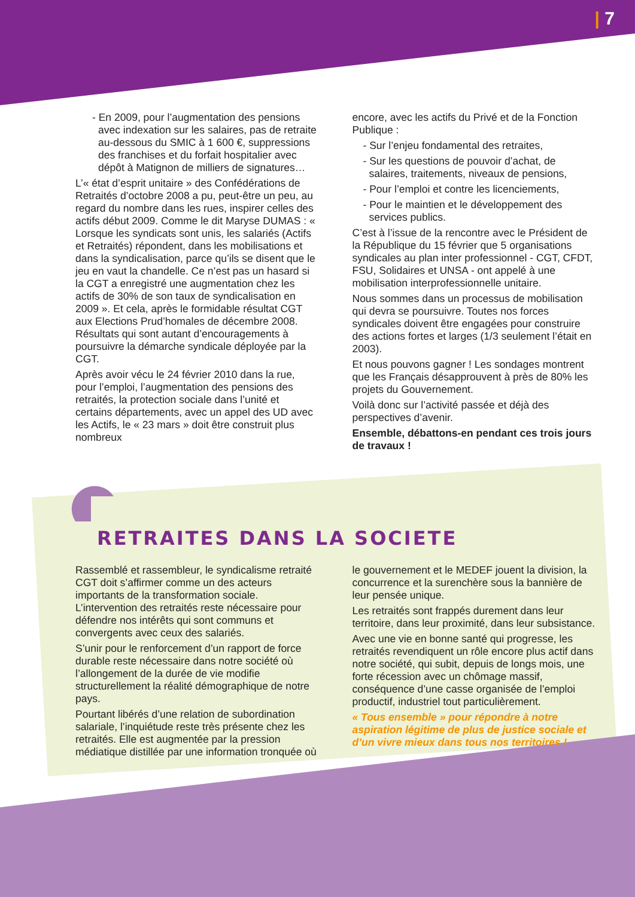| 7
- En 2009, pour l’augmentation des pensions avec indexation sur les salaires, pas de retraite au-dessous du SMIC à 1 600 €, suppressions des franchises et du forfait hospitalier avec dépôt à Matignon de milliers de signatures…
L’« état d’esprit unitaire » des Confédérations de Retraités d’octobre 2008 a pu, peut-être un peu, au regard du nombre dans les rues, inspirer celles des actifs début 2009. Comme le dit Maryse DUMAS : « Lorsque les syndicats sont unis, les salariés (Actifs et Retraités) répondent, dans les mobilisations et dans la syndicalisation, parce qu’ils se disent que le jeu en vaut la chandelle. Ce n’est pas un hasard si la CGT a enregistré une augmentation chez les actifs de 30% de son taux de syndicalisation en 2009 ». Et cela, après le formidable résultat CGT aux Elections Prud’homales de décembre 2008. Résultats qui sont autant d’encouragements à poursuivre la démarche syndicale déployée par la CGT.
Après avoir vécu le 24 février 2010 dans la rue, pour l’emploi, l’augmentation des pensions des retraités, la protection sociale dans l’unité et certains départements, avec un appel des UD avec les Actifs, le « 23 mars » doit être construit plus nombreux
encore, avec les actifs du Privé et de la Fonction Publique :
- Sur l’enjeu fondamental des retraites,
- Sur les questions de pouvoir d’achat, de salaires, traitements, niveaux de pensions,
- Pour l’emploi et contre les licenciements,
- Pour le maintien et le développement des services publics.
C’est à l’issue de la rencontre avec le Président de la République du 15 février que 5 organisations syndicales au plan inter professionnel - CGT, CFDT, FSU, Solidaires et UNSA - ont appelé à une mobilisation interprofessionnelle unitaire.
Nous sommes dans un processus de mobilisation qui devra se poursuivre. Toutes nos forces syndicales doivent être engagées pour construire des actions fortes et larges (1/3 seulement l’était en 2003).
Et nous pouvons gagner ! Les sondages montrent que les Français désapprouvent à près de 80% les projets du Gouvernement.
Voilà donc sur l’activité passée et déjà des perspectives d’avenir.
Ensemble, débattons-en pendant ces trois jours de travaux !
RETRAITES DANS LA SOCIETE
Rassemblé et rassembleur, le syndicalisme retraité CGT doit s’affirmer comme un des acteurs importants de la transformation sociale. L’intervention des retraités reste nécessaire pour défendre nos intérêts qui sont communs et convergents avec ceux des salariés.
S’unir pour le renforcement d’un rapport de force durable reste nécessaire dans notre société où l’allongement de la durée de vie modifie structurellement la réalité démographique de notre pays.
Pourtant libérés d’une relation de subordination salariale, l’inquiétude reste très présente chez les retraités. Elle est augmentée par la pression médiatique distillée par une information tronquée où
le gouvernement et le MEDEF jouent la division, la concurrence et la surenchère sous la bannière de leur pensée unique.
Les retraités sont frappés durement dans leur territoire, dans leur proximité, dans leur subsistance.
Avec une vie en bonne santé qui progresse, les retraités revendiquent un rôle encore plus actif dans notre société, qui subit, depuis de longs mois, une forte récession avec un chômage massif, conséquence d’une casse organisée de l’emploi productif, industriel tout particulièrement.
« Tous ensemble » pour répondre à notre aspiration légitime de plus de justice sociale et d’un vivre mieux dans tous nos territoires !